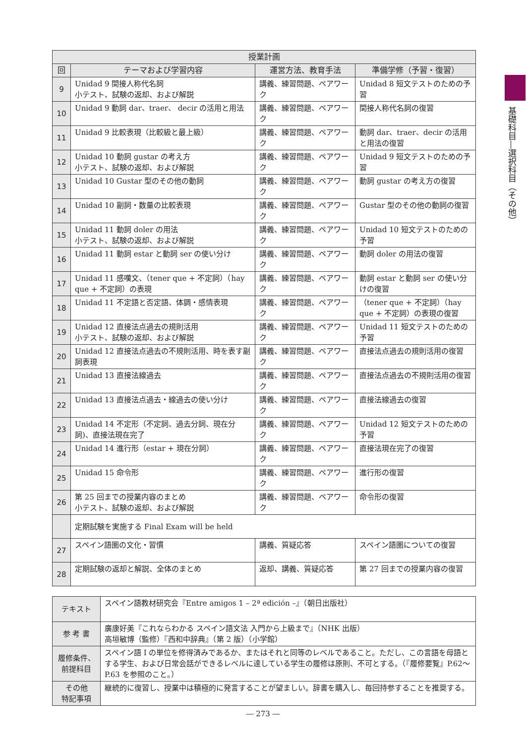基礎科目―選択科目（その他）
| 授業計画 | | | |
| --- | --- | --- | --- |
| 回 | テーマおよび学習内容 | 運営方法、教育手法 | 準備学修（予習・復習） |
| 9 | Unidad 9 間接人称代名詞 小テスト、試験の返却、および解説 | 講義、練習問題、ペアワーク | Unidad 8 短文テストのための予習 |
| 10 | Unidad 9 動詞 dar、traer、 decir の活用と用法 | 講義、練習問題、ペアワーク | 間接人称代名詞の復習 |
| 11 | Unidad 9 比較表現（比較級と最上級） | 講義、練習問題、ペアワーク | 動詞 dar、traer、decir の活用と用法の復習 |
| 12 | Unidad 10 動詞 gustar の考え方 小テスト、試験の返却、および解説 | 講義、練習問題、ペアワーク | Unidad 9 短文テストのための予習 |
| 13 | Unidad 10 Gustar 型のその他の動詞 | 講義、練習問題、ペアワーク | 動詞 gustar の考え方の復習 |
| 14 | Unidad 10 副詞・数量の比較表現 | 講義、練習問題、ペアワーク | Gustar 型のその他の動詞の復習 |
| 15 | Unidad 11 動詞 doler の用法 小テスト、試験の返却、および解説 | 講義、練習問題、ペアワーク | Unidad 10 短文テストのための予習 |
| 16 | Unidad 11 動詞 estar と動詞 ser の使い分け | 講義、練習問題、ペアワーク | 動詞 doler の用法の復習 |
| 17 | Unidad 11 感嘆文、（tener que + 不定詞）（hay que + 不定詞）の表現 | 講義、練習問題、ペアワーク | 動詞 estar と動詞 ser の使い分けの復習 |
| 18 | Unidad 11 不定語と否定語、体調・感情表現 | 講義、練習問題、ペアワーク | （tener que + 不定詞）（hay que + 不定詞）の表現の復習 |
| 19 | Unidad 12 直接法点過去の規則活用 小テスト、試験の返却、および解説 | 講義、練習問題、ペアワーク | Unidad 11 短文テストのための予習 |
| 20 | Unidad 12 直接法点過去の不規則活用、時を表す副詞表現 | 講義、練習問題、ペアワーク | 直接法点過去の規則活用の復習 |
| 21 | Unidad 13 直接法線過去 | 講義、練習問題、ペアワーク | 直接法点過去の不規則活用の復習 |
| 22 | Unidad 13 直接法点過去・線過去の使い分け | 講義、練習問題、ペアワーク | 直接法線過去の復習 |
| 23 | Unidad 14 不定形（不定詞、過去分詞、現在分詞)、直接法現在完了 | 講義、練習問題、ペアワーク | Unidad 12 短文テストのための予習 |
| 24 | Unidad 14 進行形（estar + 現在分詞） | 講義、練習問題、ペアワーク | 直接法現在完了の復習 |
| 25 | Unidad 15 命令形 | 講義、練習問題、ペアワーク | 進行形の復習 |
| 26 | 第 25 回までの授業内容のまとめ 小テスト、試験の返却、および解説 | 講義、練習問題、ペアワーク | 命令形の復習 |
| | 定期試験を実施する Final Exam will be held | | |
| 27 | スペイン語圏の文化・習慣 | 講義、質疑応答 | スペイン語圏についての復習 |
| 28 | 定期試験の返却と解説、全体のまとめ | 返却、講義、質疑応答 | 第 27 回までの授業内容の復習 |
| テキスト | スペイン語教材研究会『Entre amigos 1 – 2ª edición –』（朝日出版社） |
| 参 考 書 | 廣康好美『これならわかる スペイン語文法 入門から上級まで』（NHK 出版） 高垣敏博（監修）『西和中辞典』（第 2 版）（小学館） |
| 履修条件、 前提科目 | スペイン語 I の単位を修得済みであるか、またはそれと同等のレベルであること。ただし、この言語を母語とする学生、および日常会話ができるレベルに達している学生の履修は原則、不可とする。（『履修要覧』P.62～P.63 を参照のこと。） |
| その他 特記事項 | 継続的に復習し、授業中は積極的に発言することが望ましい。辞書を購入し、毎回持参することを推奨する。 |
― 273 ―